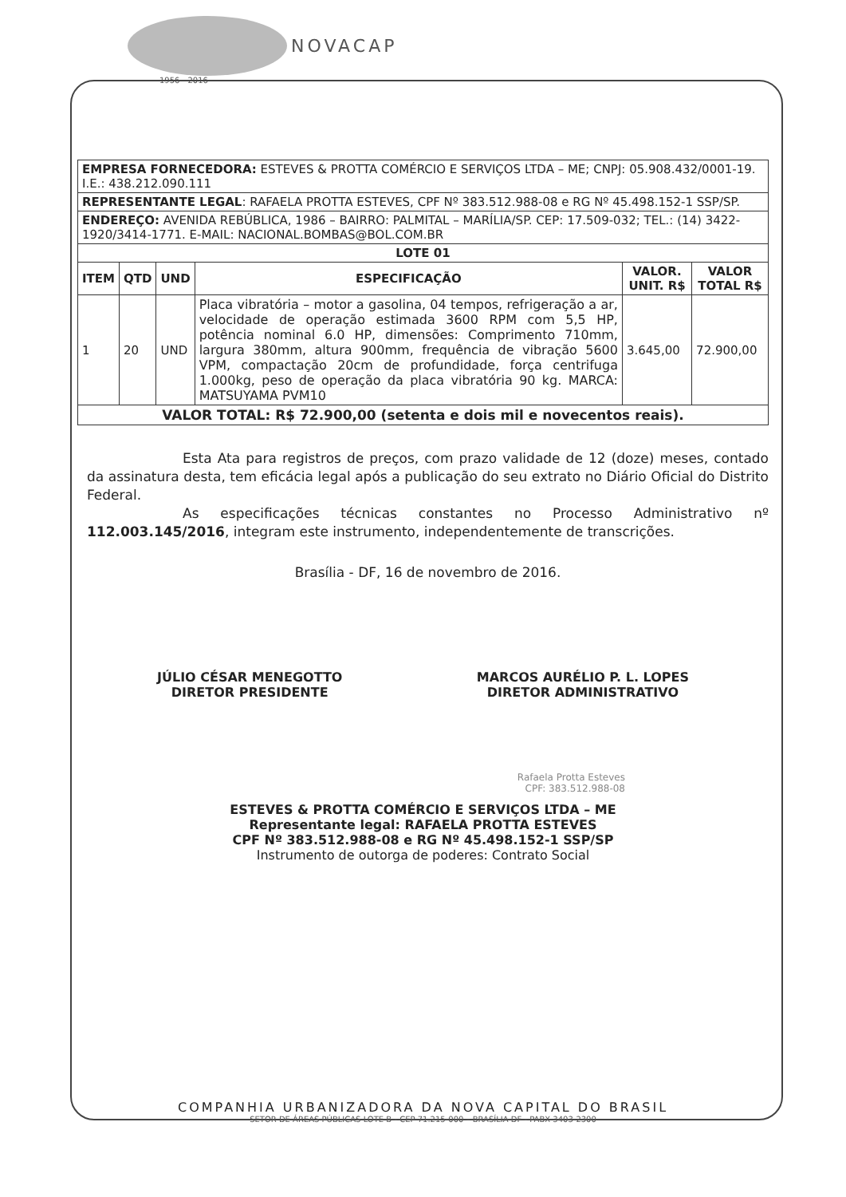NOVACAP
1956 - 2016
| EMPRESA FORNECEDORA: ESTEVES & PROTTA COMÉRCIO E SERVIÇOS LTDA – ME; CNPJ: 05.908.432/0001-19. I.E.: 438.212.090.111 | | | | | |
| REPRESENTANTE LEGAL : RAFAELA PROTTA ESTEVES, CPF Nº 383.512.988-08 e RG Nº 45.498.152-1 SSP/SP. | | | | | |
| ENDEREÇO: AVENIDA REBÚBLICA, 1986 – BAIRRO: PALMITAL – MARÍLIA/SP. CEP: 17.509-032; TEL.: (14) 3422-1920/3414-1771. E-MAIL: NACIONAL.BOMBAS@BOL.COM.BR | | | | | |
| LOTE 01 | | | | | |
| ITEM | QTD | UND | ESPECIFICAÇÃO | VALOR. UNIT. R$ | VALOR TOTAL R$ |
| 1 | 20 | UND | Placa vibratória – motor a gasolina, 04 tempos, refrigeração a ar, velocidade de operação estimada 3600 RPM com 5,5 HP, potência nominal 6.0 HP, dimensões: Comprimento 710mm, largura 380mm, altura 900mm, frequência de vibração 5600 VPM, compactação 20cm de profundidade, força centrifuga 1.000kg, peso de operação da placa vibratória 90 kg. MARCA: MATSUYAMA PVM10 | 3.645,00 | 72.900,00 |
| VALOR TOTAL: R$ 72.900,00 (setenta e dois mil e novecentos reais). | | | | | |
Esta Ata para registros de preços, com prazo validade de 12 (doze) meses, contado da assinatura desta, tem eficácia legal após a publicação do seu extrato no Diário Oficial do Distrito Federal.
As especificações técnicas constantes no Processo Administrativo nº 112.003.145/2016, integram este instrumento, independentemente de transcrições.
Brasília - DF, 16 de novembro de 2016.
JÚLIO CÉSAR MENEGOTTO
DIRETOR PRESIDENTE
MARCOS AURÉLIO P. L. LOPES
DIRETOR ADMINISTRATIVO
Rafaela Protta Esteves
CPF: 383.512.988-08
ESTEVES & PROTTA COMÉRCIO E SERVIÇOS LTDA – ME
Representante legal: RAFAELA PROTTA ESTEVES
CPF Nº 383.512.988-08 e RG Nº 45.498.152-1 SSP/SP
Instrumento de outorga de poderes: Contrato Social
COMPANHIA URBANIZADORA DA NOVA CAPITAL DO BRASIL
SETOR DE ÁREAS PÚBLICAS LOTE B - CEP 71.215-000 – BRASÍLIA DF - PABX 3403-2300